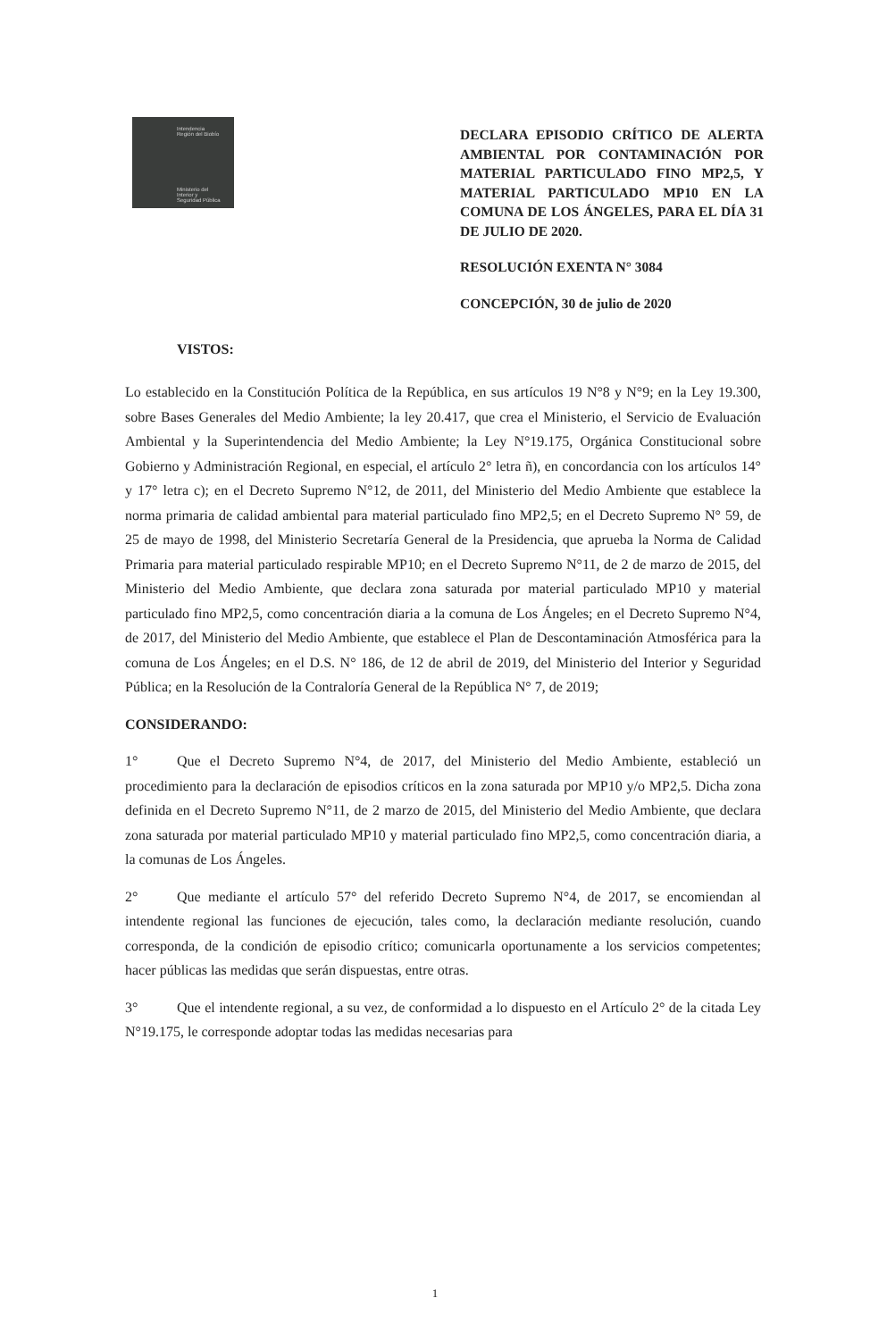Intendencia
Región del Biobío
Ministerio del
Interior y
Seguridad Pública
DECLARA EPISODIO CRÍTICO DE ALERTA AMBIENTAL POR CONTAMINACIÓN POR MATERIAL PARTICULADO FINO MP2,5, Y MATERIAL PARTICULADO MP10 EN LA COMUNA DE LOS ÁNGELES, PARA EL DÍA 31 DE JULIO DE 2020.
RESOLUCIÓN EXENTA N° 3084
CONCEPCIÓN, 30 de julio de 2020
VISTOS:
Lo establecido en la Constitución Política de la República, en sus artículos 19 N°8 y N°9; en la Ley 19.300, sobre Bases Generales del Medio Ambiente; la ley 20.417, que crea el Ministerio, el Servicio de Evaluación Ambiental y la Superintendencia del Medio Ambiente; la Ley N°19.175, Orgánica Constitucional sobre Gobierno y Administración Regional, en especial, el artículo 2° letra ñ), en concordancia con los artículos 14° y 17° letra c); en el Decreto Supremo N°12, de 2011, del Ministerio del Medio Ambiente que establece la norma primaria de calidad ambiental para material particulado fino MP2,5; en el Decreto Supremo N° 59, de 25 de mayo de 1998, del Ministerio Secretaría General de la Presidencia, que aprueba la Norma de Calidad Primaria para material particulado respirable MP10; en el Decreto Supremo N°11, de 2 de marzo de 2015, del Ministerio del Medio Ambiente, que declara zona saturada por material particulado MP10 y material particulado fino MP2,5, como concentración diaria a la comuna de Los Ángeles; en el Decreto Supremo N°4, de 2017, del Ministerio del Medio Ambiente, que establece el Plan de Descontaminación Atmosférica para la comuna de Los Ángeles; en el D.S. N° 186, de 12 de abril de 2019, del Ministerio del Interior y Seguridad Pública; en la Resolución de la Contraloría General de la República N° 7, de 2019;
CONSIDERANDO:
1° Que el Decreto Supremo N°4, de 2017, del Ministerio del Medio Ambiente, estableció un procedimiento para la declaración de episodios críticos en la zona saturada por MP10 y/o MP2,5. Dicha zona definida en el Decreto Supremo N°11, de 2 marzo de 2015, del Ministerio del Medio Ambiente, que declara zona saturada por material particulado MP10 y material particulado fino MP2,5, como concentración diaria, a la comunas de Los Ángeles.
2° Que mediante el artículo 57° del referido Decreto Supremo N°4, de 2017, se encomiendan al intendente regional las funciones de ejecución, tales como, la declaración mediante resolución, cuando corresponda, de la condición de episodio crítico; comunicarla oportunamente a los servicios competentes; hacer públicas las medidas que serán dispuestas, entre otras.
3° Que el intendente regional, a su vez, de conformidad a lo dispuesto en el Artículo 2° de la citada Ley N°19.175, le corresponde adoptar todas las medidas necesarias para
1